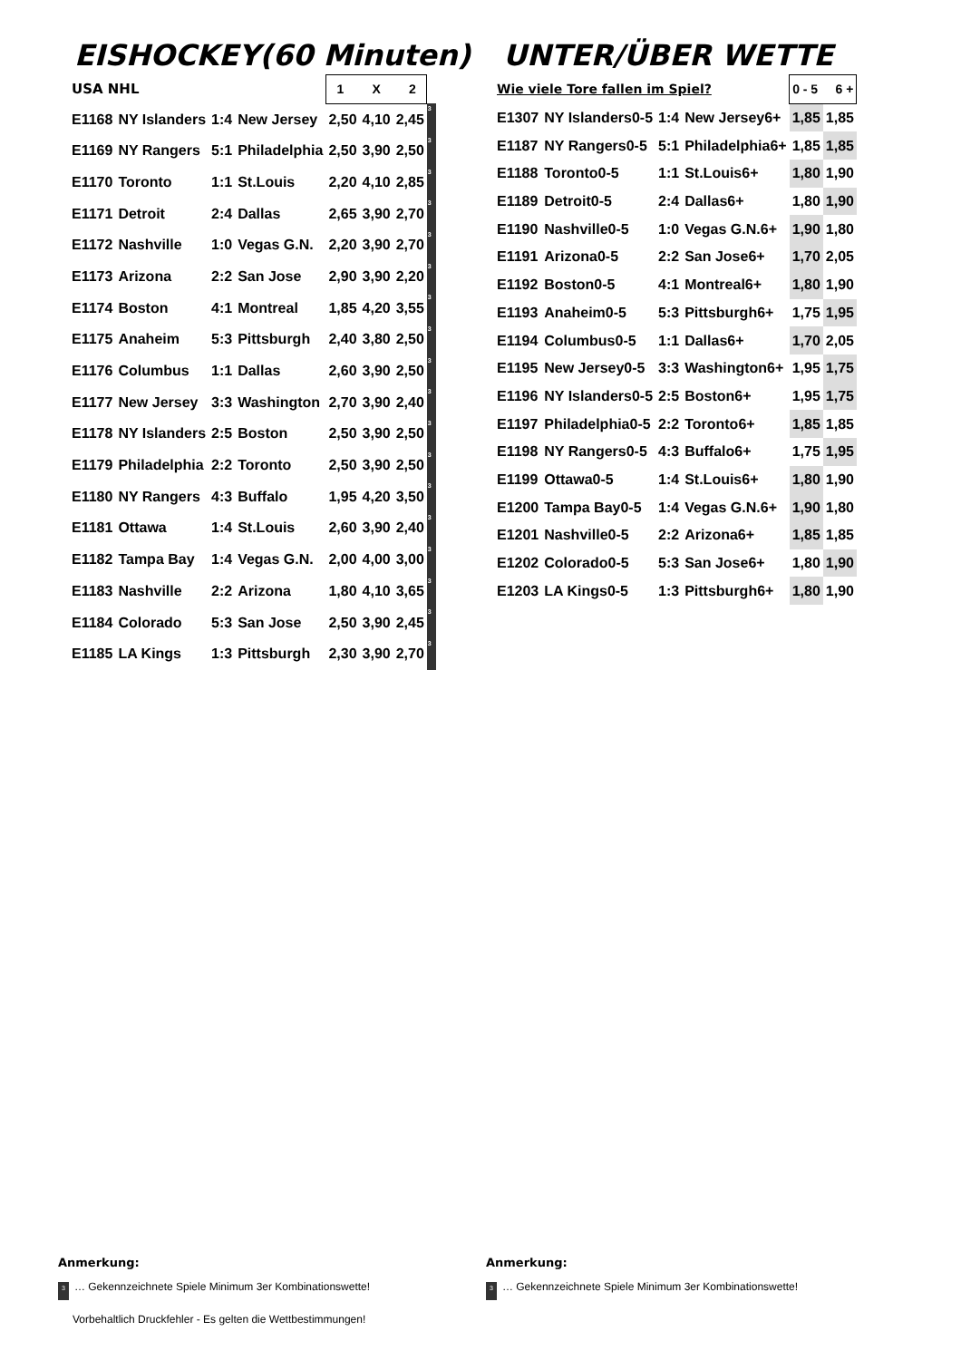EISHOCKEY(60 Minuten) UNTER/ÜBER WETTE
| USA NHL | | | | 1 X 2 | | | |
| --- | --- | --- | --- | --- | --- | --- | --- |
| E1168 | NY Islanders | 1:4 | New Jersey | 2,50 | 4,10 | 2,45 | 3 |
| E1169 | NY Rangers | 5:1 | Philadelphia | 2,50 | 3,90 | 2,50 | 3 |
| E1170 | Toronto | 1:1 | St.Louis | 2,20 | 4,10 | 2,85 | 3 |
| E1171 | Detroit | 2:4 | Dallas | 2,65 | 3,90 | 2,70 | 3 |
| E1172 | Nashville | 1:0 | Vegas G.N. | 2,20 | 3,90 | 2,70 | 3 |
| E1173 | Arizona | 2:2 | San Jose | 2,90 | 3,90 | 2,20 | 3 |
| E1174 | Boston | 4:1 | Montreal | 1,85 | 4,20 | 3,55 | 3 |
| E1175 | Anaheim | 5:3 | Pittsburgh | 2,40 | 3,80 | 2,50 | 3 |
| E1176 | Columbus | 1:1 | Dallas | 2,60 | 3,90 | 2,50 | 3 |
| E1177 | New Jersey | 3:3 | Washington | 2,70 | 3,90 | 2,40 | 3 |
| E1178 | NY Islanders | 2:5 | Boston | 2,50 | 3,90 | 2,50 | 3 |
| E1179 | Philadelphia | 2:2 | Toronto | 2,50 | 3,90 | 2,50 | 3 |
| E1180 | NY Rangers | 4:3 | Buffalo | 1,95 | 4,20 | 3,50 | 3 |
| E1181 | Ottawa | 1:4 | St.Louis | 2,60 | 3,90 | 2,40 | 3 |
| E1182 | Tampa Bay | 1:4 | Vegas G.N. | 2,00 | 4,00 | 3,00 | 3 |
| E1183 | Nashville | 2:2 | Arizona | 1,80 | 4,10 | 3,65 | 3 |
| E1184 | Colorado | 5:3 | San Jose | 2,50 | 3,90 | 2,45 | 3 |
| E1185 | LA Kings | 1:3 | Pittsburgh | 2,30 | 3,90 | 2,70 | 3 |
| Wie viele Tore fallen im Spiel? | | | | 0 - 5 6 + | |
| --- | --- | --- | --- | --- | --- |
| E1307 | NY Islanders0-5 | 1:4 | New Jersey6+ | 1,85 | 1,85 |
| E1187 | NY Rangers0-5 | 5:1 | Philadelphia6+ | 1,85 | 1,85 |
| E1188 | Toronto0-5 | 1:1 | St.Louis6+ | 1,80 | 1,90 |
| E1189 | Detroit0-5 | 2:4 | Dallas6+ | 1,80 | 1,90 |
| E1190 | Nashville0-5 | 1:0 | Vegas G.N.6+ | 1,90 | 1,80 |
| E1191 | Arizona0-5 | 2:2 | San Jose6+ | 1,70 | 2,05 |
| E1192 | Boston0-5 | 4:1 | Montreal6+ | 1,80 | 1,90 |
| E1193 | Anaheim0-5 | 5:3 | Pittsburgh6+ | 1,75 | 1,95 |
| E1194 | Columbus0-5 | 1:1 | Dallas6+ | 1,70 | 2,05 |
| E1195 | New Jersey0-5 | 3:3 | Washington6+ | 1,95 | 1,75 |
| E1196 | NY Islanders0-5 | 2:5 | Boston6+ | 1,95 | 1,75 |
| E1197 | Philadelphia0-5 | 2:2 | Toronto6+ | 1,85 | 1,85 |
| E1198 | NY Rangers0-5 | 4:3 | Buffalo6+ | 1,75 | 1,95 |
| E1199 | Ottawa0-5 | 1:4 | St.Louis6+ | 1,80 | 1,90 |
| E1200 | Tampa Bay0-5 | 1:4 | Vegas G.N.6+ | 1,90 | 1,80 |
| E1201 | Nashville0-5 | 2:2 | Arizona6+ | 1,85 | 1,85 |
| E1202 | Colorado0-5 | 5:3 | San Jose6+ | 1,80 | 1,90 |
| E1203 | LA Kings0-5 | 1:3 | Pittsburgh6+ | 1,80 | 1,90 |
Anmerkung:
3 … Gekennzeichnete Spiele Minimum 3er Kombinationswette!
Vorbehaltlich Druckfehler - Es gelten die Wettbestimmungen!
Anmerkung:
3 … Gekennzeichnete Spiele Minimum 3er Kombinationswette!